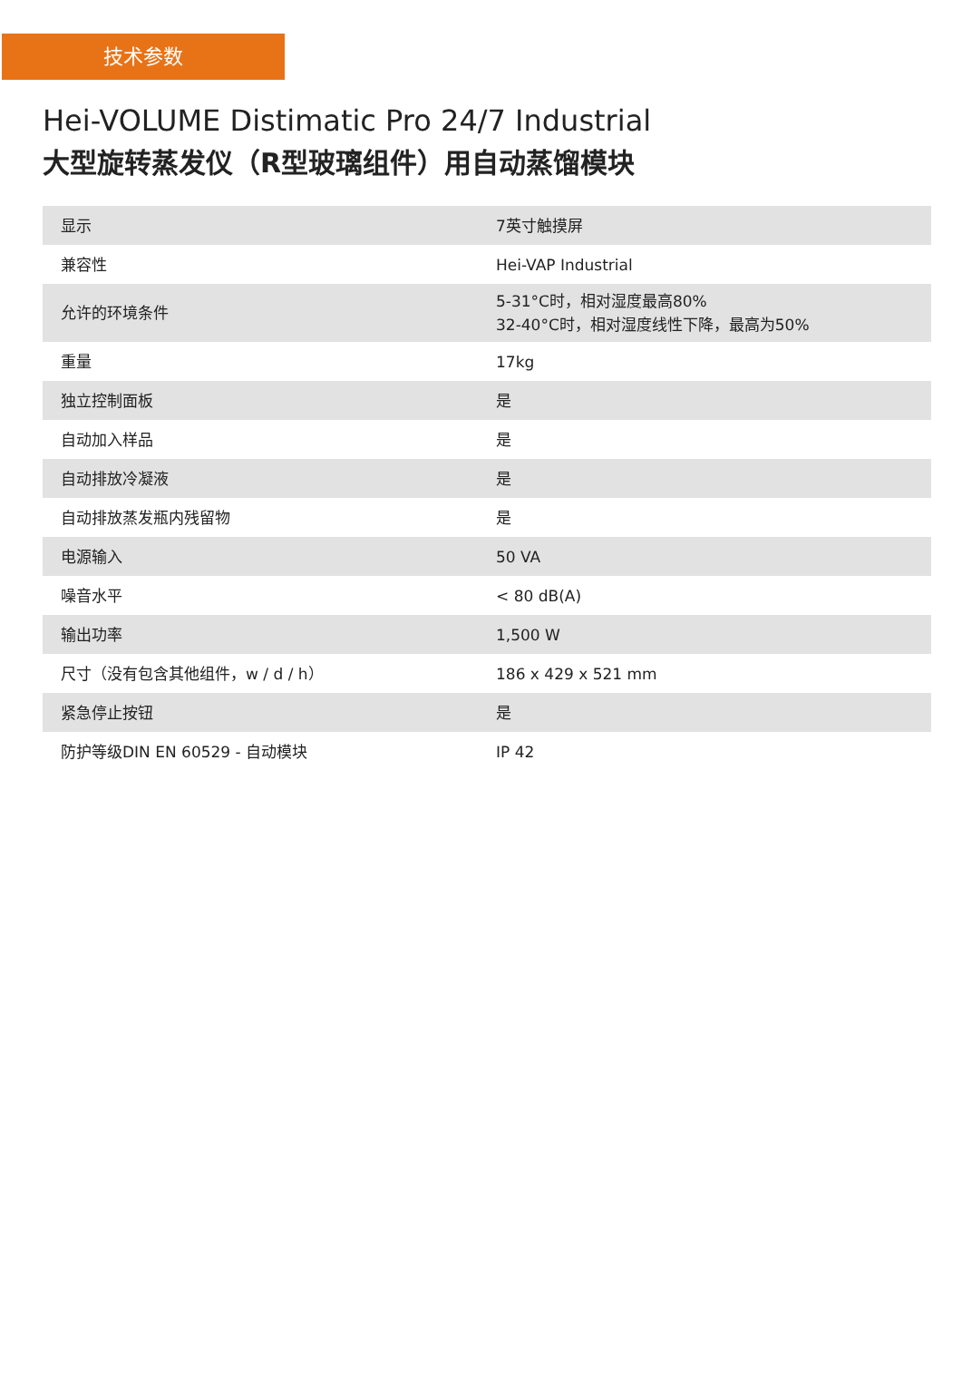技术参数
Hei-VOLUME Distimatic Pro 24/7 Industrial
大型旋转蒸发仪（R型玻璃组件）用自动蒸馏模块
| 显示 | 7英寸触摸屏 |
| 兼容性 | Hei-VAP Industrial |
| 允许的环境条件 | 5-31°C时，相对湿度最高80% 32-40°C时，相对湿度线性下降，最高为50% |
| 重量 | 17kg |
| 独立控制面板 | 是 |
| 自动加入样品 | 是 |
| 自动排放冷凝液 | 是 |
| 自动排放蒸发瓶内残留物 | 是 |
| 电源输入 | 50 VA |
| 噪音水平 | < 80 dB(A) |
| 输出功率 | 1,500 W |
| 尺寸（没有包含其他组件，w / d / h） | 186 x 429 x 521 mm |
| 紧急停止按钮 | 是 |
| 防护等级DIN EN 60529 - 自动模块 | IP 42 |